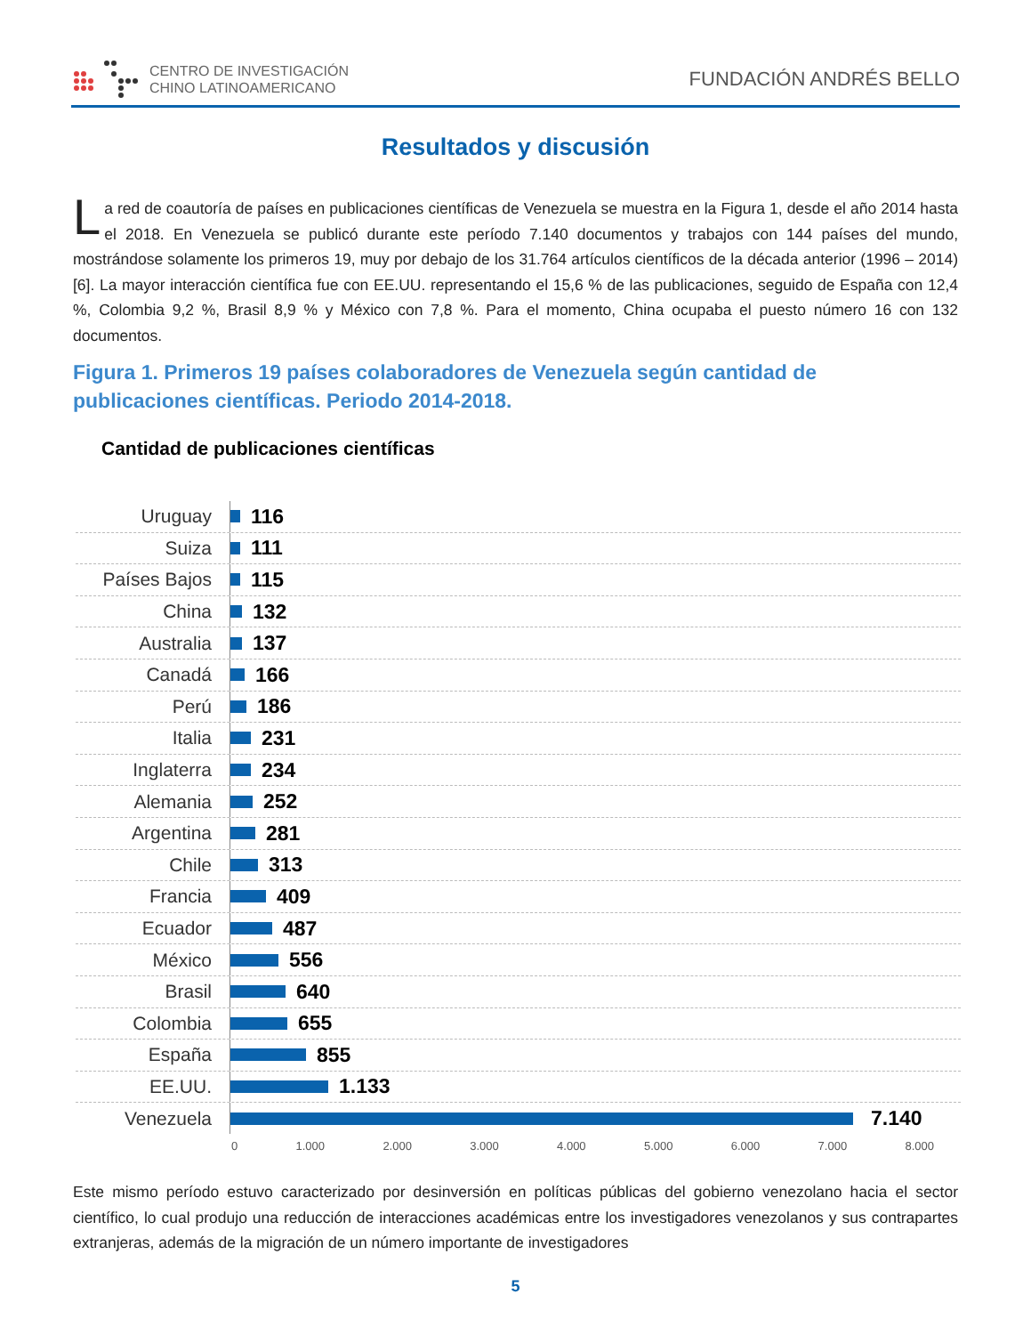CENTRO DE INVESTIGACIÓN
CHINO LATINOAMERICANO
FUNDACIÓN ANDRÉS BELLO
Resultados y discusión
La red de coautoría de países en publicaciones científicas de Venezuela se muestra en la Figura 1, desde el año 2014 hasta el 2018. En Venezuela se publicó durante este período 7.140 documentos y trabajos con 144 países del mundo, mostrándose solamente los primeros 19, muy por debajo de los 31.764 artículos científicos de la década anterior (1996 – 2014) [6]. La mayor interacción científica fue con EE.UU. representando el 15,6 % de las publicaciones, seguido de España con 12,4 %, Colombia 9,2 %, Brasil 8,9 % y México con 7,8 %. Para el momento, China ocupaba el puesto número 16 con 132 documentos.
Figura 1. Primeros 19 países colaboradores de Venezuela según cantidad de publicaciones científicas. Periodo 2014-2018.
Cantidad de publicaciones científicas
Uruguay
116
Suiza
111
Países Bajos
115
China
132
Australia
137
Canadá
166
Perú
186
Italia
231
Inglaterra
234
Alemania
252
Argentina
281
Chile
313
Francia
409
Ecuador
487
México
556
Brasil
640
Colombia
655
España
855
EE.UU.
1.133
Venezuela
7.140
0 1.000 2.000 3.000 4.000 5.000 6.000 7.000 8.000
Este mismo período estuvo caracterizado por desinversión en políticas públicas del gobierno venezolano hacia el sector científico, lo cual produjo una reducción de interacciones académicas entre los investigadores venezolanos y sus contrapartes extranjeras, además de la migración de un número importante de investigadores
5